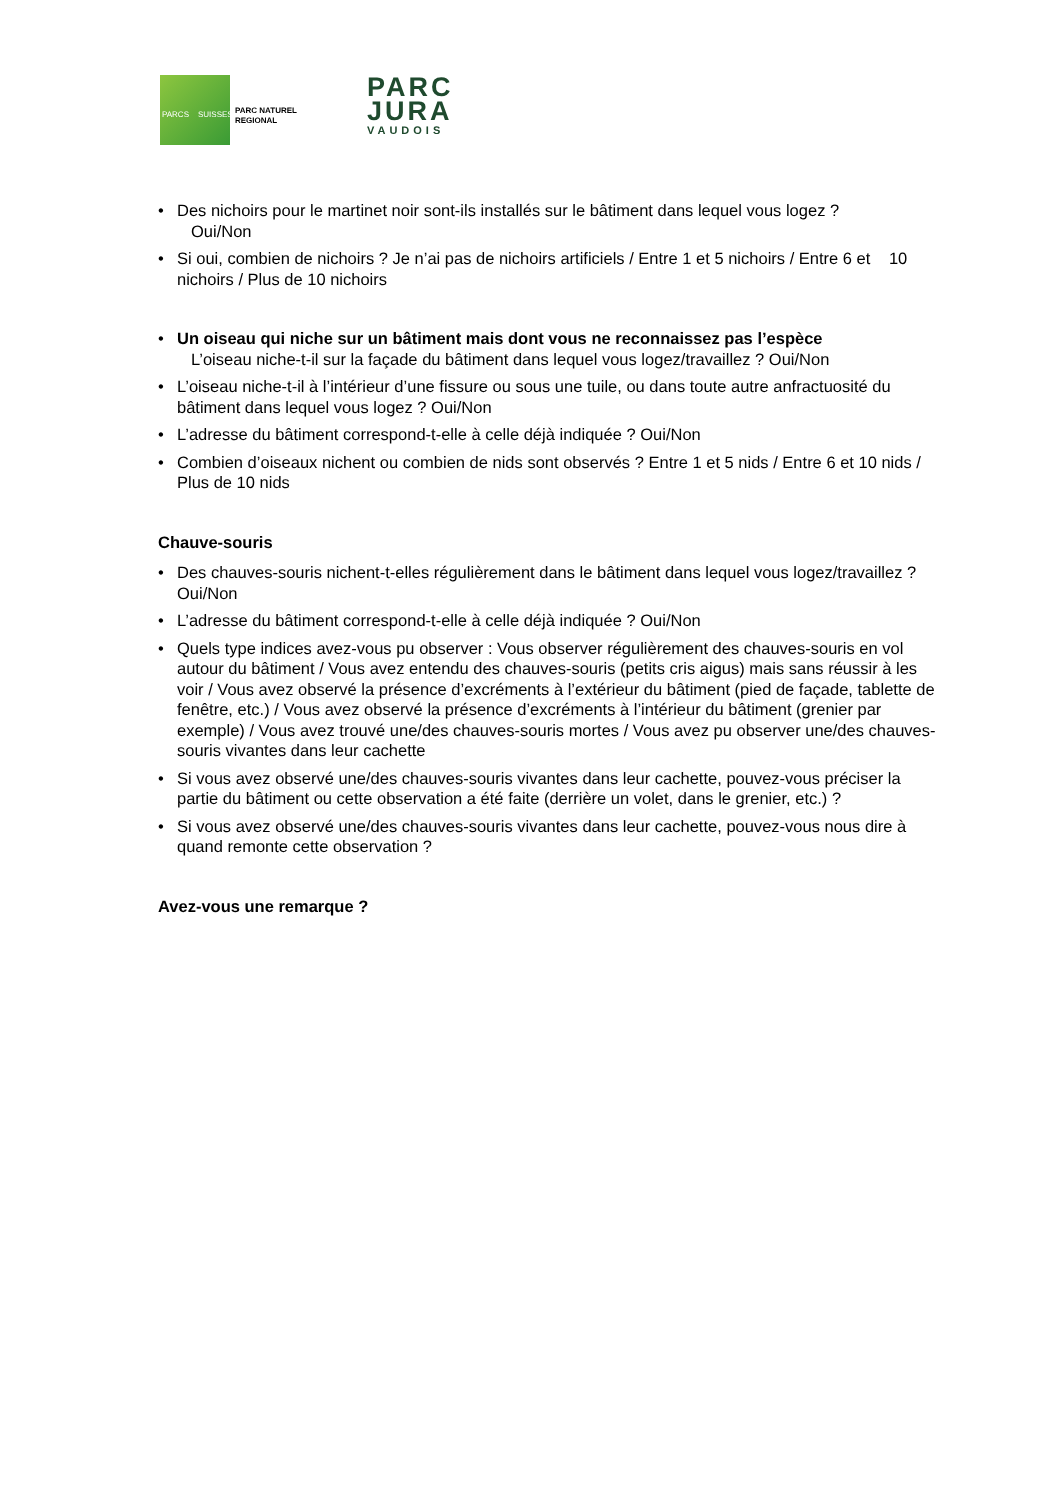PARCS SUISSES
PARC NATUREL
REGIONAL
PARC
JURA
VAUDOIS
Des nichoirs pour le martinet noir sont-ils installés sur le bâtiment dans lequel vous logez ?
Oui/Non
Si oui, combien de nichoirs ? Je n’ai pas de nichoirs artificiels / Entre 1 et 5 nichoirs / Entre 6 et 10 nichoirs / Plus de 10 nichoirs
Un oiseau qui niche sur un bâtiment mais dont vous ne reconnaissez pas l’espèce
L’oiseau niche-t-il sur la façade du bâtiment dans lequel vous logez/travaillez ? Oui/Non
L’oiseau niche-t-il à l’intérieur d’une fissure ou sous une tuile, ou dans toute autre anfractuosité du bâtiment dans lequel vous logez ? Oui/Non
L’adresse du bâtiment correspond-t-elle à celle déjà indiquée ? Oui/Non
Combien d’oiseaux nichent ou combien de nids sont observés ? Entre 1 et 5 nids / Entre 6 et 10 nids / Plus de 10 nids
Chauve-souris
Des chauves-souris nichent-t-elles régulièrement dans le bâtiment dans lequel vous logez/travaillez ? Oui/Non
L’adresse du bâtiment correspond-t-elle à celle déjà indiquée ? Oui/Non
Quels type indices avez-vous pu observer : Vous observer régulièrement des chauves-souris en vol autour du bâtiment / Vous avez entendu des chauves-souris (petits cris aigus) mais sans réussir à les voir / Vous avez observé la présence d’excréments à l’extérieur du bâtiment (pied de façade, tablette de fenêtre, etc.) / Vous avez observé la présence d’excréments à l’intérieur du bâtiment (grenier par exemple) / Vous avez trouvé une/des chauves-souris mortes / Vous avez pu observer une/des chauves-souris vivantes dans leur cachette
Si vous avez observé une/des chauves-souris vivantes dans leur cachette, pouvez-vous préciser la partie du bâtiment ou cette observation a été faite (derrière un volet, dans le grenier, etc.) ?
Si vous avez observé une/des chauves-souris vivantes dans leur cachette, pouvez-vous nous dire à quand remonte cette observation ?
Avez-vous une remarque ?